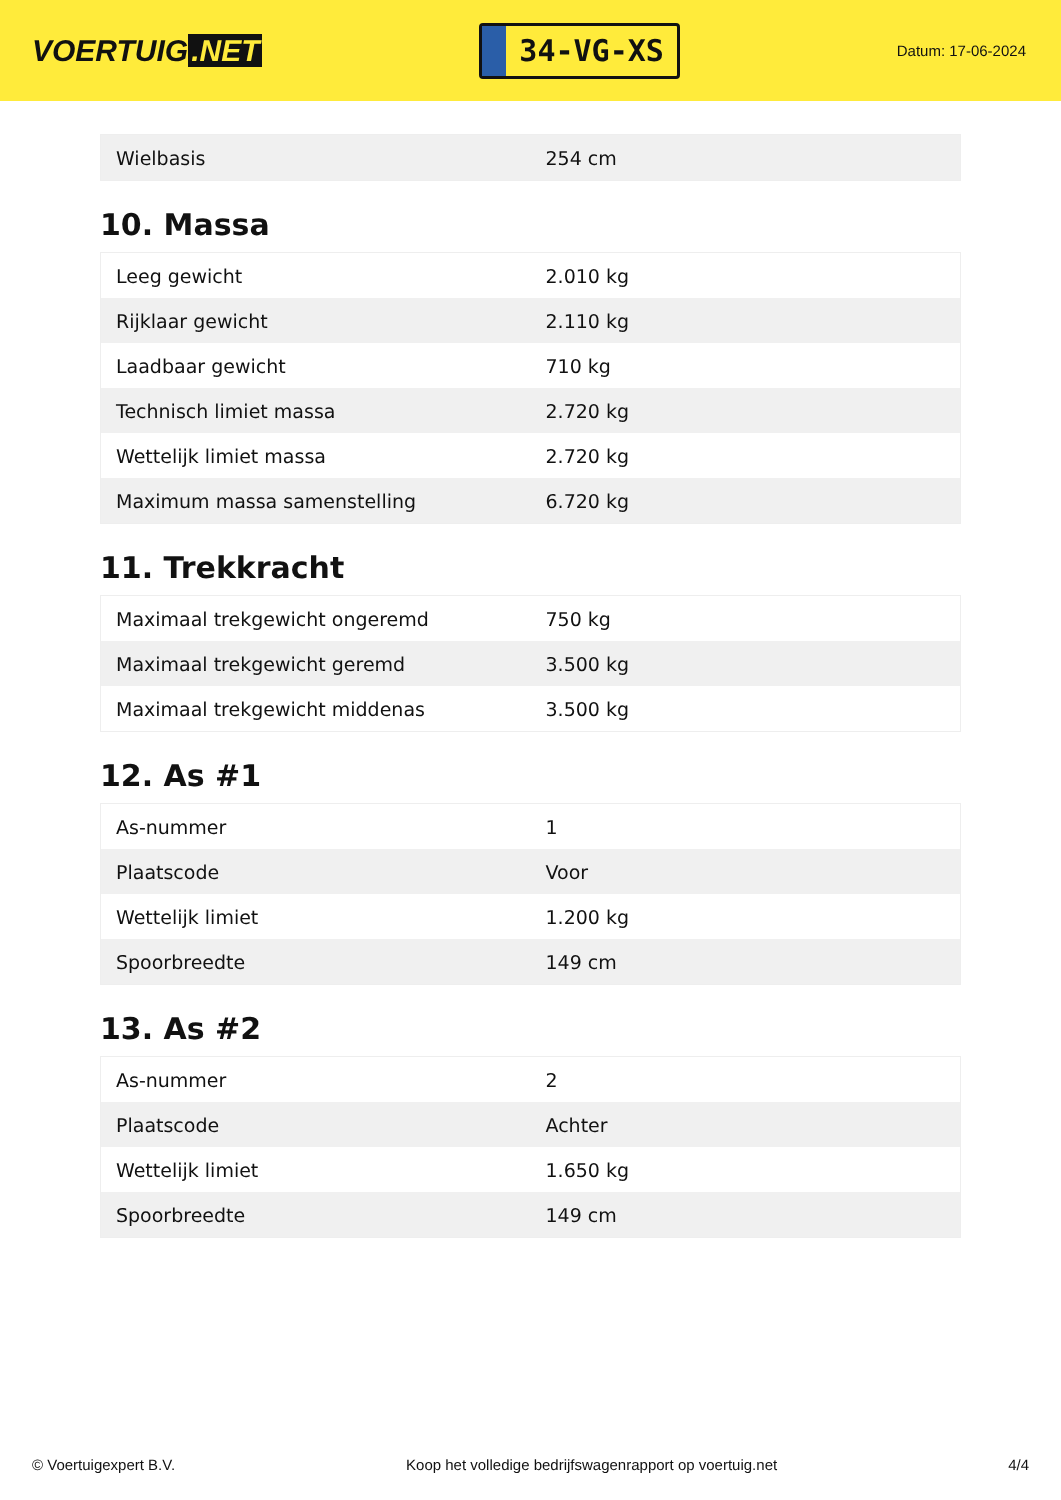VOERTUIG.NET
34-VG-XS
Datum: 17-06-2024
| Wielbasis | 254 cm |
10. Massa
| Leeg gewicht | 2.010 kg |
| Rijklaar gewicht | 2.110 kg |
| Laadbaar gewicht | 710 kg |
| Technisch limiet massa | 2.720 kg |
| Wettelijk limiet massa | 2.720 kg |
| Maximum massa samenstelling | 6.720 kg |
11. Trekkracht
| Maximaal trekgewicht ongeremd | 750 kg |
| Maximaal trekgewicht geremd | 3.500 kg |
| Maximaal trekgewicht middenas | 3.500 kg |
12. As #1
| As-nummer | 1 |
| Plaatscode | Voor |
| Wettelijk limiet | 1.200 kg |
| Spoorbreedte | 149 cm |
13. As #2
| As-nummer | 2 |
| Plaatscode | Achter |
| Wettelijk limiet | 1.650 kg |
| Spoorbreedte | 149 cm |
© Voertuigexpert B.V. Koop het volledige bedrijfswagenrapport op voertuig.net 4/4